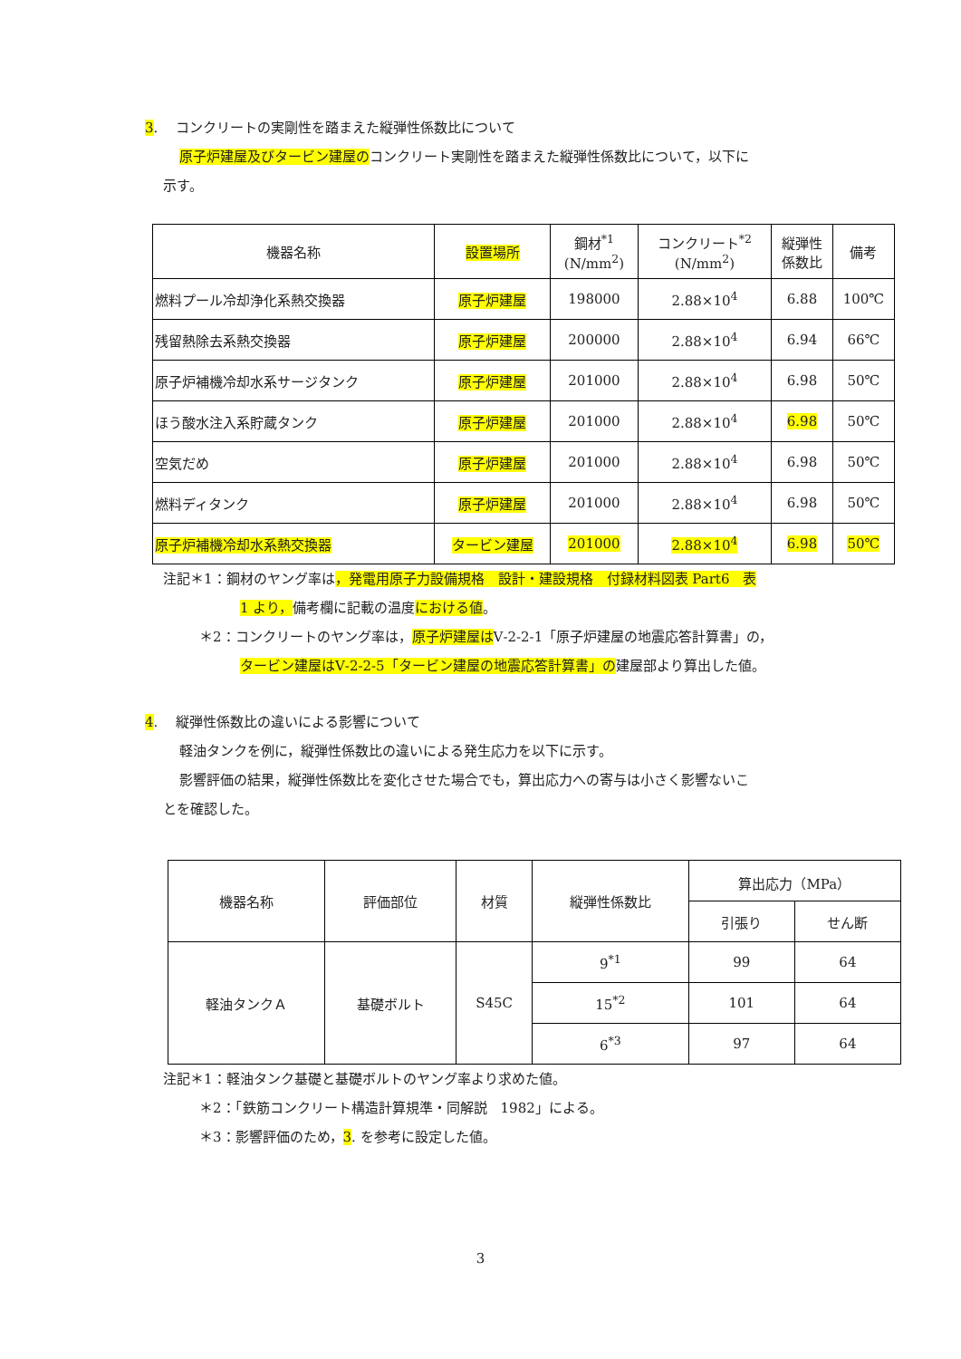3.　 コンクリートの実剛性を踏まえた縦弾性係数比について
原子炉建屋及びタービン建屋のコンクリート実剛性を踏まえた縦弾性係数比について，以下に
示す。
| 機器名称 | 設置場所 | 鋼材<sup>*1</sup> (N/mm<sup>2</sup>) | コンクリート<sup>*2</sup> (N/mm<sup>2</sup>) | 縦弾性 係数比 | 備考 |
| --- | --- | --- | --- | --- | --- |
| 燃料プール冷却浄化系熱交換器 | 原子炉建屋 | 198000 | 2.88×10<sup>4</sup> | 6.88 | 100℃ |
| 残留熱除去系熱交換器 | 原子炉建屋 | 200000 | 2.88×10<sup>4</sup> | 6.94 | 66℃ |
| 原子炉補機冷却水系サージタンク | 原子炉建屋 | 201000 | 2.88×10<sup>4</sup> | 6.98 | 50℃ |
| ほう酸水注入系貯蔵タンク | 原子炉建屋 | 201000 | 2.88×10<sup>4</sup> | 6.98 | 50℃ |
| 空気だめ | 原子炉建屋 | 201000 | 2.88×10<sup>4</sup> | 6.98 | 50℃ |
| 燃料ディタンク | 原子炉建屋 | 201000 | 2.88×10<sup>4</sup> | 6.98 | 50℃ |
| 原子炉補機冷却水系熱交換器 | タービン建屋 | 201000 | 2.88×10<sup>4</sup> | 6.98 | 50℃ |
注記＊1：鋼材のヤング率は，発電用原子力設備規格　設計・建設規格　付録材料図表 Part6　表
1 より，備考欄に記載の温度における値。
＊2：コンクリートのヤング率は，原子炉建屋はⅤ-2-2-1「原子炉建屋の地震応答計算書」の，
タービン建屋はⅤ-2-2-5「タービン建屋の地震応答計算書」の建屋部より算出した値。
4.　 縦弾性係数比の違いによる影響について
軽油タンクを例に，縦弾性係数比の違いによる発生応力を以下に示す。
影響評価の結果，縦弾性係数比を変化させた場合でも，算出応力への寄与は小さく影響ないこ
とを確認した。
| 機器名称 | 評価部位 | 材質 | 縦弾性係数比 | 算出応力（MPa） | |
| --- | --- | --- | --- | --- | --- |
| | | | | 引張り | せん断 |
| 軽油タンクＡ | 基礎ボルト | S45C | 9<sup>*1</sup> | 99 | 64 |
| | | | 15<sup>*2</sup> | 101 | 64 |
| | | | 6<sup>*3</sup> | 97 | 64 |
注記＊1：軽油タンク基礎と基礎ボルトのヤング率より求めた値。
＊2：「鉄筋コンクリート構造計算規準・同解説　1982」による。
＊3：影響評価のため，3. を参考に設定した値。
3